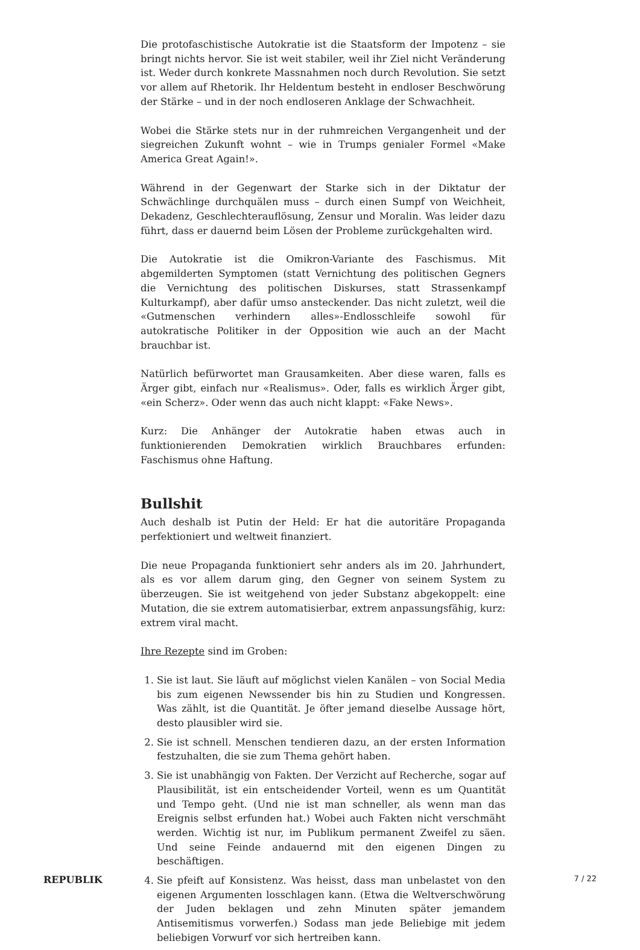Die protofaschistische Autokratie ist die Staatsform der Impotenz – sie bringt nichts hervor. Sie ist weit stabiler, weil ihr Ziel nicht Veränderung ist. Weder durch konkrete Massnahmen noch durch Revolution. Sie setzt vor allem auf Rhetorik. Ihr Heldentum besteht in endloser Beschwörung der Stärke – und in der noch endloseren Anklage der Schwachheit.
Wobei die Stärke stets nur in der ruhmreichen Vergangenheit und der siegreichen Zukunft wohnt – wie in Trumps genialer Formel «Make America Great Again!».
Während in der Gegenwart der Starke sich in der Diktatur der Schwächlinge durchquälen muss – durch einen Sumpf von Weichheit, Dekadenz, Geschlechterauflösung, Zensur und Moralin. Was leider dazu führt, dass er dauernd beim Lösen der Probleme zurückgehalten wird.
Die Autokratie ist die Omikron-Variante des Faschismus. Mit abgemilderten Symptomen (statt Vernichtung des politischen Gegners die Vernichtung des politischen Diskurses, statt Strassenkampf Kulturkampf), aber dafür umso ansteckender. Das nicht zuletzt, weil die «Gutmenschen verhindern alles»-Endlosschleife sowohl für autokratische Politiker in der Opposition wie auch an der Macht brauchbar ist.
Natürlich befürwortet man Grausamkeiten. Aber diese waren, falls es Ärger gibt, einfach nur «Realismus». Oder, falls es wirklich Ärger gibt, «ein Scherz». Oder wenn das auch nicht klappt: «Fake News».
Kurz: Die Anhänger der Autokratie haben etwas auch in funktionierenden Demokratien wirklich Brauchbares erfunden: Faschismus ohne Haftung.
Bullshit
Auch deshalb ist Putin der Held: Er hat die autoritäre Propaganda perfektioniert und weltweit finanziert.
Die neue Propaganda funktioniert sehr anders als im 20. Jahrhundert, als es vor allem darum ging, den Gegner von seinem System zu überzeugen. Sie ist weitgehend von jeder Substanz abgekoppelt: eine Mutation, die sie extrem automatisierbar, extrem anpassungsfähig, kurz: extrem viral macht.
Ihre Rezepte sind im Groben:
1. Sie ist laut. Sie läuft auf möglichst vielen Kanälen – von Social Media bis zum eigenen Newssender bis hin zu Studien und Kongressen. Was zählt, ist die Quantität. Je öfter jemand dieselbe Aussage hört, desto plausibler wird sie.
2. Sie ist schnell. Menschen tendieren dazu, an der ersten Information festzuhalten, die sie zum Thema gehört haben.
3. Sie ist unabhängig von Fakten. Der Verzicht auf Recherche, sogar auf Plausibilität, ist ein entscheidender Vorteil, wenn es um Quantität und Tempo geht. (Und nie ist man schneller, als wenn man das Ereignis selbst erfunden hat.) Wobei auch Fakten nicht verschmäht werden. Wichtig ist nur, im Publikum permanent Zweifel zu säen. Und seine Feinde andauernd mit den eigenen Dingen zu beschäftigen.
4. Sie pfeift auf Konsistenz. Was heisst, dass man unbelastet von den eigenen Argumenten losschlagen kann. (Etwa die Weltverschwörung der Juden beklagen und zehn Minuten später jemandem Antisemitismus vorwerfen.) Sodass man jede Beliebige mit jedem beliebigen Vorwurf vor sich hertreiben kann.
REPUBLIK 7 / 22